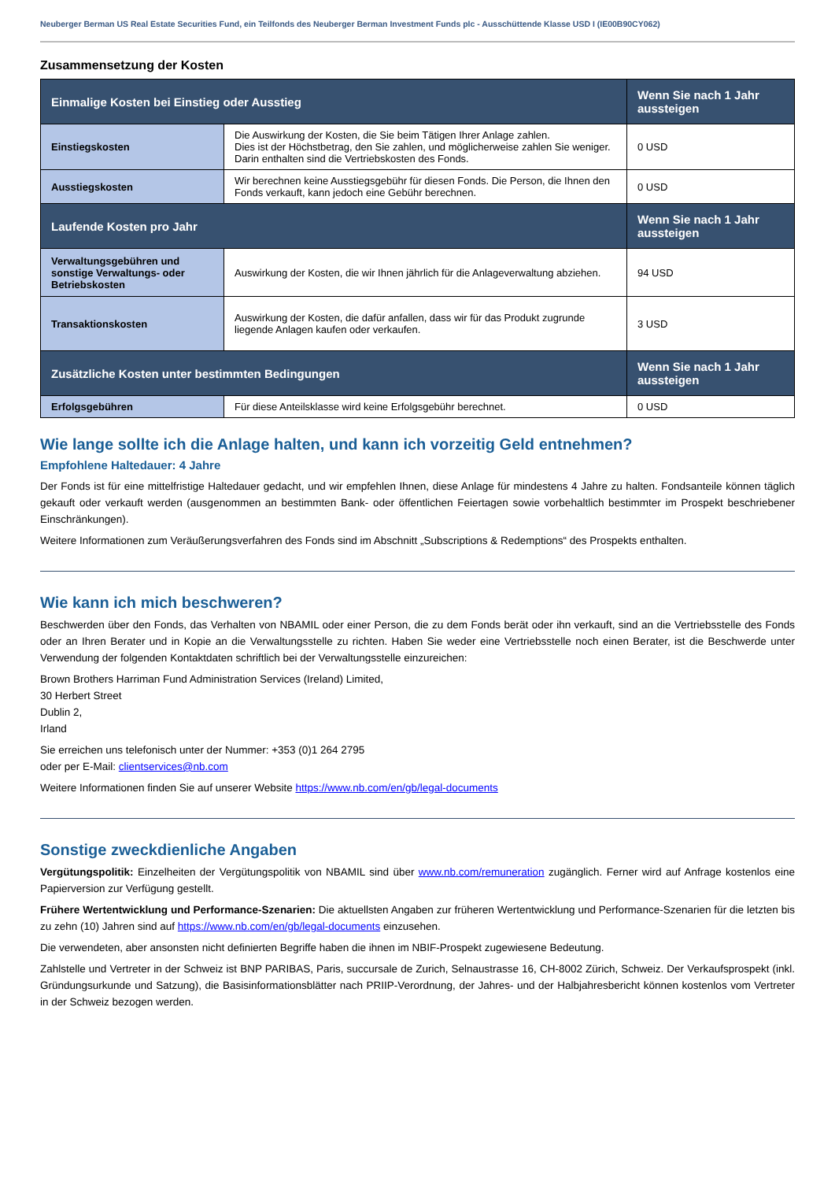Neuberger Berman US Real Estate Securities Fund, ein Teilfonds des Neuberger Berman Investment Funds plc - Ausschüttende Klasse USD I (IE00B90CY062)
Zusammensetzung der Kosten
| Einmalige Kosten bei Einstieg oder Ausstieg | | Wenn Sie nach 1 Jahr aussteigen |
| --- | --- | --- |
| Einstiegskosten | Die Auswirkung der Kosten, die Sie beim Tätigen Ihrer Anlage zahlen. Dies ist der Höchstbetrag, den Sie zahlen, und möglicherweise zahlen Sie weniger. Darin enthalten sind die Vertriebskosten des Fonds. | 0 USD |
| Ausstiegskosten | Wir berechnen keine Ausstiegsgebühr für diesen Fonds. Die Person, die Ihnen den Fonds verkauft, kann jedoch eine Gebühr berechnen. | 0 USD |
| Laufende Kosten pro Jahr | | Wenn Sie nach 1 Jahr aussteigen |
| Verwaltungsgebühren und sonstige Verwaltungs- oder Betriebskosten | Auswirkung der Kosten, die wir Ihnen jährlich für die Anlageverwaltung abziehen. | 94 USD |
| Transaktionskosten | Auswirkung der Kosten, die dafür anfallen, dass wir für das Produkt zugrunde liegende Anlagen kaufen oder verkaufen. | 3 USD |
| Zusätzliche Kosten unter bestimmten Bedingungen | | Wenn Sie nach 1 Jahr aussteigen |
| Erfolgsgebühren | Für diese Anteilsklasse wird keine Erfolgsgebühr berechnet. | 0 USD |
Wie lange sollte ich die Anlage halten, und kann ich vorzeitig Geld entnehmen?
Empfohlene Haltedauer: 4 Jahre
Der Fonds ist für eine mittelfristige Haltedauer gedacht, und wir empfehlen Ihnen, diese Anlage für mindestens 4 Jahre zu halten. Fondsanteile können täglich gekauft oder verkauft werden (ausgenommen an bestimmten Bank- oder öffentlichen Feiertagen sowie vorbehaltlich bestimmter im Prospekt beschriebener Einschränkungen).
Weitere Informationen zum Veräußerungsverfahren des Fonds sind im Abschnitt „Subscriptions & Redemptions“ des Prospekts enthalten.
Wie kann ich mich beschweren?
Beschwerden über den Fonds, das Verhalten von NBAMIL oder einer Person, die zu dem Fonds berät oder ihn verkauft, sind an die Vertriebsstelle des Fonds oder an Ihren Berater und in Kopie an die Verwaltungsstelle zu richten. Haben Sie weder eine Vertriebsstelle noch einen Berater, ist die Beschwerde unter Verwendung der folgenden Kontaktdaten schriftlich bei der Verwaltungsstelle einzureichen:
Brown Brothers Harriman Fund Administration Services (Ireland) Limited,
30 Herbert Street
Dublin 2,
Irland
Sie erreichen uns telefonisch unter der Nummer: +353 (0)1 264 2795
oder per E-Mail: clientservices@nb.com
Weitere Informationen finden Sie auf unserer Website https://www.nb.com/en/gb/legal-documents
Sonstige zweckdienliche Angaben
Vergütungspolitik: Einzelheiten der Vergütungspolitik von NBAMIL sind über www.nb.com/remuneration zugänglich. Ferner wird auf Anfrage kostenlos eine Papierversion zur Verfügung gestellt.
Frühere Wertentwicklung und Performance-Szenarien: Die aktuellsten Angaben zur früheren Wertentwicklung und Performance-Szenarien für die letzten bis zu zehn (10) Jahren sind auf https://www.nb.com/en/gb/legal-documents einzusehen.
Die verwendeten, aber ansonsten nicht definierten Begriffe haben die ihnen im NBIF-Prospekt zugewiesene Bedeutung.
Zahlstelle und Vertreter in der Schweiz ist BNP PARIBAS, Paris, succursale de Zurich, Selnaustrasse 16, CH-8002 Zürich, Schweiz. Der Verkaufsprospekt (inkl. Gründungsurkunde und Satzung), die Basisinformationsblätter nach PRIIP-Verordnung, der Jahres- und der Halbjahresbericht können kostenlos vom Vertreter in der Schweiz bezogen werden.